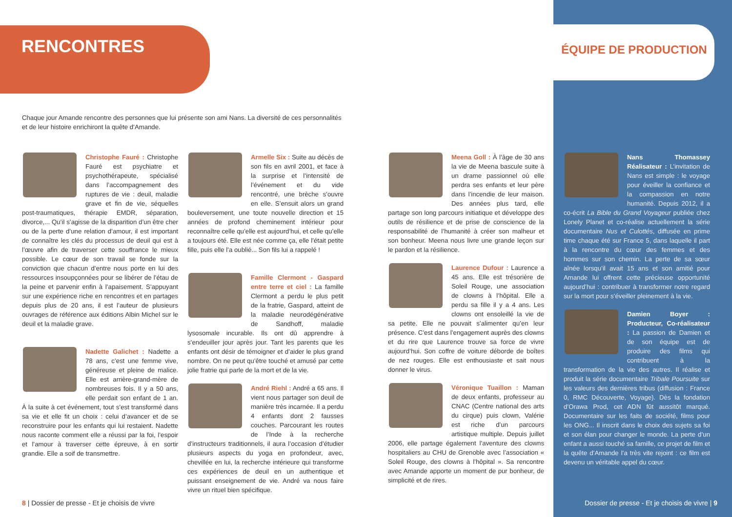RENCONTRES
ÉQUIPE DE PRODUCTION
Chaque jour Amande rencontre des personnes que lui présente son ami Nans. La diversité de ces personnalités et de leur histoire enrichiront la quête d’Amande.
Christophe Fauré : Christophe Fauré est psychiatre et psychothérapeute, spécialisé dans l’accompagnement des ruptures de vie : deuil, maladie grave et fin de vie, séquelles post-traumatiques, thérapie EMDR, séparation, divorce,... Qu’il s’agisse de la disparition d’un être cher ou de la perte d’une relation d’amour, il est important de connaître les clés du processus de deuil qui est à l’œuvre afin de traverser cette souffrance le mieux possible. Le cœur de son travail se fonde sur la conviction que chacun d’entre nous porte en lui des ressources insoupçonnées pour se libérer de l’étau de la peine et parvenir enfin à l’apaisement. S’appuyant sur une expérience riche en rencontres et en partages depuis plus de 20 ans, il est l’auteur de plusieurs ouvrages de référence aux éditions Albin Michel sur le deuil et la maladie grave.
Nadette Galichet : Nadette a 78 ans, c’est une femme vive, généreuse et pleine de malice. Elle est arrière-grand-mère de nombreuses fois. Il y a 50 ans, elle perdait son enfant de 1 an. À la suite à cet événement, tout s’est transformé dans sa vie et elle fit un choix : celui d’avancer et de se reconstruire pour les enfants qui lui restaient. Nadette nous raconte comment elle a réussi par la foi, l’espoir et l’amour à traverser cette épreuve, à en sortir grandie. Elle a soif de transmettre.
Armelle Six : Suite au décès de son fils en avril 2001, et face à la surprise et l’intensité de l’événement et du vide rencontré, une brèche s’ouvre en elle. S’ensuit alors un grand bouleversement, une toute nouvelle direction et 15 années de profond cheminement intérieur pour reconnaître celle qu’elle est aujourd’hui, et celle qu’elle a toujours été. Elle est née comme ça, elle l’était petite fille, puis elle l’a oublié... Son fils lui a rappelé !
Famille Clermont - Gaspard entre terre et ciel : La famille Clermont a perdu le plus petit de la fratrie, Gaspard, atteint de la maladie neurodégénérative de Sandhoff, maladie lysosomale incurable. Ils ont dû apprendre à s’endeuiller jour après jour. Tant les parents que les enfants ont désir de témoigner et d’aider le plus grand nombre. On ne peut qu’être touché et amusé par cette jolie fratrie qui parle de la mort et de la vie.
André Riehl : André a 65 ans. Il vient nous partager son deuil de manière très incarnée. Il a perdu 4 enfants dont 2 fausses couches. Parcourant les routes de l’Inde à la recherche d’instructeurs traditionnels, il aura l’occasion d’étudier plusieurs aspects du yoga en profondeur, avec, chevillée en lui, la recherche intérieure qui transforme ces expériences de deuil en un authentique et puissant enseignement de vie. André va nous faire vivre un rituel bien spécifique.
Meena Goll : À l’âge de 30 ans la vie de Meena bascule suite à un drame passionnel où elle perdra ses enfants et leur père dans l’incendie de leur maison. Des années plus tard, elle partage son long parcours initiatique et développe des outils de résilience et de prise de conscience de la responsabilité de l’humanité à créer son malheur et son bonheur. Meena nous livre une grande leçon sur le pardon et la résilience.
Laurence Dufour : Laurence a 45 ans. Elle est trésorière de Soleil Rouge, une association de clowns à l’hôpital. Elle a perdu sa fille il y a 4 ans. Les clowns ont ensoleillé la vie de sa petite. Elle ne pouvait s’alimenter qu’en leur présence. C’est dans l’engagement auprès des clowns et du rire que Laurence trouve sa force de vivre aujourd’hui. Son coffre de voiture déborde de boîtes de nez rouges. Elle est enthousiaste et sait nous donner le virus.
Véronique Tuaillon : Maman de deux enfants, professeur au CNAC (Centre national des arts du cirque) puis clown, Valérie est riche d’un parcours artistique multiple. Depuis juillet 2006, elle partage également l’aventure des clowns hospitaliers au CHU de Grenoble avec l’association « Soleil Rouge, des clowns à l’hôpital ». Sa rencontre avec Amande apporte un moment de pur bonheur, de simplicité et de rires.
Nans Thomassey Réalisateur : L’invitation de Nans est simple : le voyage pour éveiller la confiance et la compassion en notre humanité. Depuis 2012, il a co-écrit La Bible du Grand Voyageur publiée chez Lonely Planet et co-réalise actuellement la série documentaire Nus et Culottés, diffusée en prime time chaque été sur France 5, dans laquelle il part à la rencontre du cœur des femmes et des hommes sur son chemin. La perte de sa sœur aînée lorsqu’il avait 15 ans et son amitié pour Amande lui offrent cette précieuse opportunité aujourd’hui : contribuer à transformer notre regard sur la mort pour s’éveiller pleinement à la vie.
Damien Boyer : Producteur, Co-réalisateur : La passion de Damien et de son équipe est de produire des films qui contribuent à la transformation de la vie des autres. Il réalise et produit la série documentaire Tribale Poursuite sur les valeurs des dernières tribus (diffusion : France 0, RMC Découverte, Voyage). Dès la fondation d’Orawa Prod, cet ADN fût aussitôt marqué. Documentaire sur les faits de société, films pour les ONG... Il inscrit dans le choix des sujets sa foi et son élan pour changer le monde. La perte d’un enfant a aussi touché sa famille, ce projet de film et la quête d’Amande l’a très vite rejoint : ce film est devenu un véritable appel du cœur.
8 | Dossier de presse - Et je choisis de vivre
Dossier de presse - Et je choisis de vivre | 9